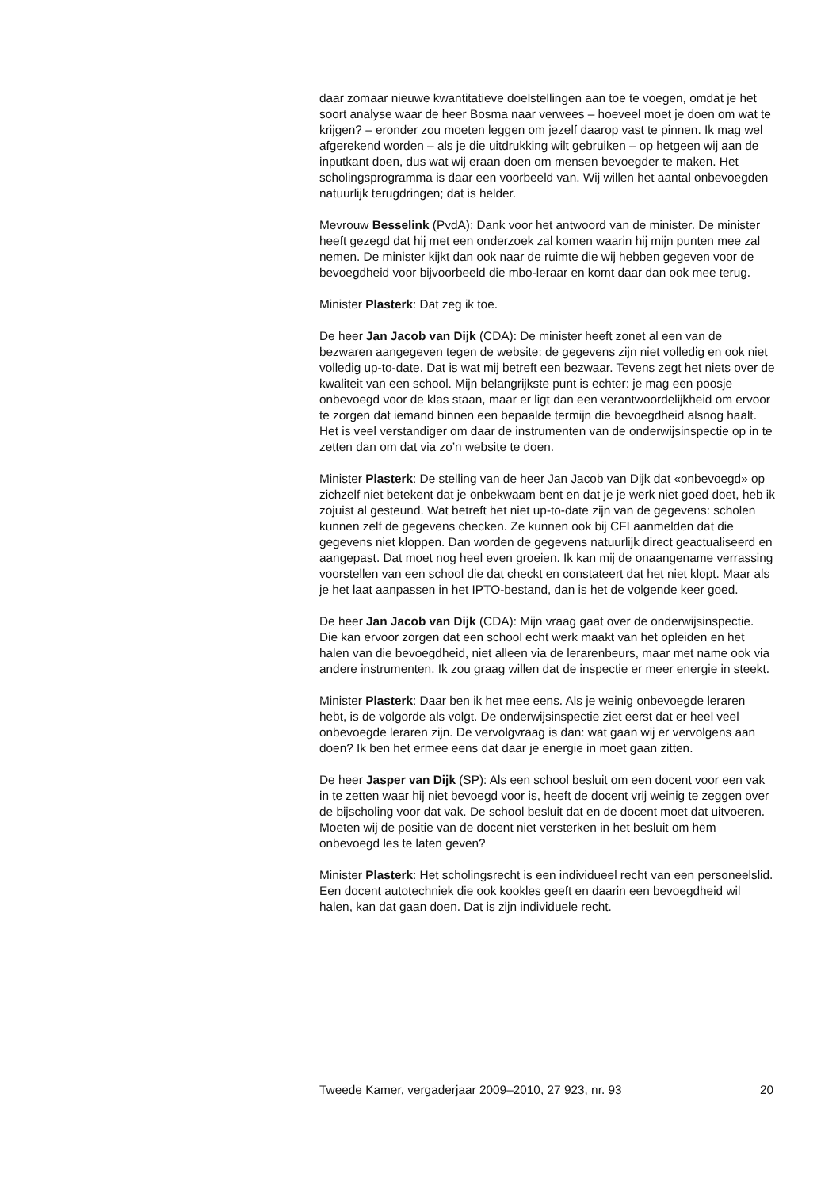daar zomaar nieuwe kwantitatieve doelstellingen aan toe te voegen, omdat je het soort analyse waar de heer Bosma naar verwees – hoeveel moet je doen om wat te krijgen? – eronder zou moeten leggen om jezelf daarop vast te pinnen. Ik mag wel afgerekend worden – als je die uitdrukking wilt gebruiken – op hetgeen wij aan de inputkant doen, dus wat wij eraan doen om mensen bevoegder te maken. Het scholingsprogramma is daar een voorbeeld van. Wij willen het aantal onbevoegden natuurlijk terugdringen; dat is helder.
Mevrouw Besselink (PvdA): Dank voor het antwoord van de minister. De minister heeft gezegd dat hij met een onderzoek zal komen waarin hij mijn punten mee zal nemen. De minister kijkt dan ook naar de ruimte die wij hebben gegeven voor de bevoegdheid voor bijvoorbeeld die mbo-leraar en komt daar dan ook mee terug.
Minister Plasterk: Dat zeg ik toe.
De heer Jan Jacob van Dijk (CDA): De minister heeft zonet al een van de bezwaren aangegeven tegen de website: de gegevens zijn niet volledig en ook niet volledig up-to-date. Dat is wat mij betreft een bezwaar. Tevens zegt het niets over de kwaliteit van een school. Mijn belangrijkste punt is echter: je mag een poosje onbevoegd voor de klas staan, maar er ligt dan een verantwoordelijkheid om ervoor te zorgen dat iemand binnen een bepaalde termijn die bevoegdheid alsnog haalt. Het is veel verstandiger om daar de instrumenten van de onderwijsinspectie op in te zetten dan om dat via zo’n website te doen.
Minister Plasterk: De stelling van de heer Jan Jacob van Dijk dat «onbevoegd» op zichzelf niet betekent dat je onbekwaam bent en dat je je werk niet goed doet, heb ik zojuist al gesteund. Wat betreft het niet up-to-date zijn van de gegevens: scholen kunnen zelf de gegevens checken. Ze kunnen ook bij CFI aanmelden dat die gegevens niet kloppen. Dan worden de gegevens natuurlijk direct geactualiseerd en aangepast. Dat moet nog heel even groeien. Ik kan mij de onaangename verrassing voorstellen van een school die dat checkt en constateert dat het niet klopt. Maar als je het laat aanpassen in het IPTO-bestand, dan is het de volgende keer goed.
De heer Jan Jacob van Dijk (CDA): Mijn vraag gaat over de onderwijsinspectie. Die kan ervoor zorgen dat een school echt werk maakt van het opleiden en het halen van die bevoegdheid, niet alleen via de lerarenbeurs, maar met name ook via andere instrumenten. Ik zou graag willen dat de inspectie er meer energie in steekt.
Minister Plasterk: Daar ben ik het mee eens. Als je weinig onbevoegde leraren hebt, is de volgorde als volgt. De onderwijsinspectie ziet eerst dat er heel veel onbevoegde leraren zijn. De vervolgvraag is dan: wat gaan wij er vervolgens aan doen? Ik ben het ermee eens dat daar je energie in moet gaan zitten.
De heer Jasper van Dijk (SP): Als een school besluit om een docent voor een vak in te zetten waar hij niet bevoegd voor is, heeft de docent vrij weinig te zeggen over de bijscholing voor dat vak. De school besluit dat en de docent moet dat uitvoeren. Moeten wij de positie van de docent niet versterken in het besluit om hem onbevoegd les te laten geven?
Minister Plasterk: Het scholingsrecht is een individueel recht van een personeelslid. Een docent autotechniek die ook kookles geeft en daarin een bevoegdheid wil halen, kan dat gaan doen. Dat is zijn individuele recht.
Tweede Kamer, vergaderjaar 2009–2010, 27 923, nr. 93 20